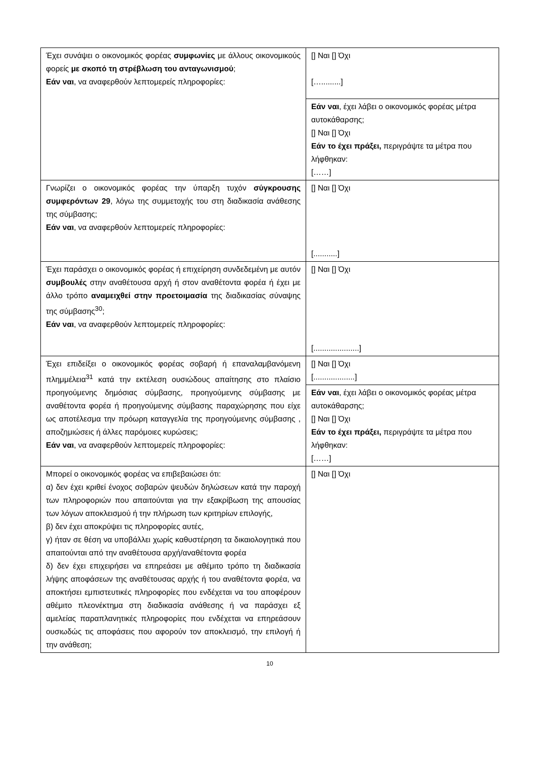| Έχει συνάψει ο οικονομικός φορέας συμφωνίες με άλλους οικονομικούς φορείς με σκοπό τη στρέβλωση του ανταγωνισμού ; Εάν ναι , να αναφερθούν λεπτομερείς πληροφορίες: | [] Ναι [] Όχι [….........] |
| | Εάν ναι , έχει λάβει ο οικονομικός φορέας μέτρα αυτοκάθαρσης; [] Ναι [] Όχι Εάν το έχει πράξει, περιγράψτε τα μέτρα που λήφθηκαν: [……] |
| Γνωρίζει ο οικονομικός φορέας την ύπαρξη τυχόν σύγκρουσης συμφερόντων 29 , λόγω της συμμετοχής του στη διαδικασία ανάθεσης της σύμβασης; Εάν ναι , να αναφερθούν λεπτομερείς πληροφορίες: | [] Ναι [] Όχι [...........] |
| Έχει παράσχει ο οικονομικός φορέας ή επιχείρηση συνδεδεμένη με αυτόν συμβουλές στην αναθέτουσα αρχή ή στον αναθέτοντα φορέα ή έχει με άλλο τρόπο αναμειχθεί στην προετοιμασία της διαδικασίας σύναψης της σύμβασης<sup>30</sup>; Εάν ναι , να αναφερθούν λεπτομερείς πληροφορίες: | [] Ναι [] Όχι [.....................] |
| Έχει επιδείξει ο οικονομικός φορέας σοβαρή ή επαναλαμβανόμενη πλημμέλεια<sup>31</sup> κατά την εκτέλεση ουσιώδους απαίτησης στο πλαίσιο προηγούμενης δημόσιας σύμβασης, προηγούμενης σύμβασης με αναθέτοντα φορέα ή προηγούμενης σύμβασης παραχώρησης που είχε ως αποτέλεσμα την πρόωρη καταγγελία της προηγούμενης σύμβασης , αποζημιώσεις ή άλλες παρόμοιες κυρώσεις; Εάν ναι , να αναφερθούν λεπτομερείς πληροφορίες: | [] Ναι [] Όχι [...................] |
| | Εάν ναι , έχει λάβει ο οικονομικός φορέας μέτρα αυτοκάθαρσης; [] Ναι [] Όχι Εάν το έχει πράξει, περιγράψτε τα μέτρα που λήφθηκαν: [……] |
| Μπορεί ο οικονομικός φορέας να επιβεβαιώσει ότι: α) δεν έχει κριθεί ένοχος σοβαρών ψευδών δηλώσεων κατά την παροχή των πληροφοριών που απαιτούνται για την εξακρίβωση της απουσίας των λόγων αποκλεισμού ή την πλήρωση των κριτηρίων επιλογής, β) δεν έχει αποκρύψει τις πληροφορίες αυτές, γ) ήταν σε θέση να υποβάλλει χωρίς καθυστέρηση τα δικαιολογητικά που απαιτούνται από την αναθέτουσα αρχή/αναθέτοντα φορέα δ) δεν έχει επιχειρήσει να επηρεάσει με αθέμιτο τρόπο τη διαδικασία λήψης αποφάσεων της αναθέτουσας αρχής ή του αναθέτοντα φορέα, να αποκτήσει εμπιστευτικές πληροφορίες που ενδέχεται να του αποφέρουν αθέμιτο πλεονέκτημα στη διαδικασία ανάθεσης ή να παράσχει εξ αμελείας παραπλανητικές πληροφορίες που ενδέχεται να επηρεάσουν ουσιωδώς τις αποφάσεις που αφορούν τον αποκλεισμό, την επιλογή ή την ανάθεση; | [] Ναι [] Όχι |
10